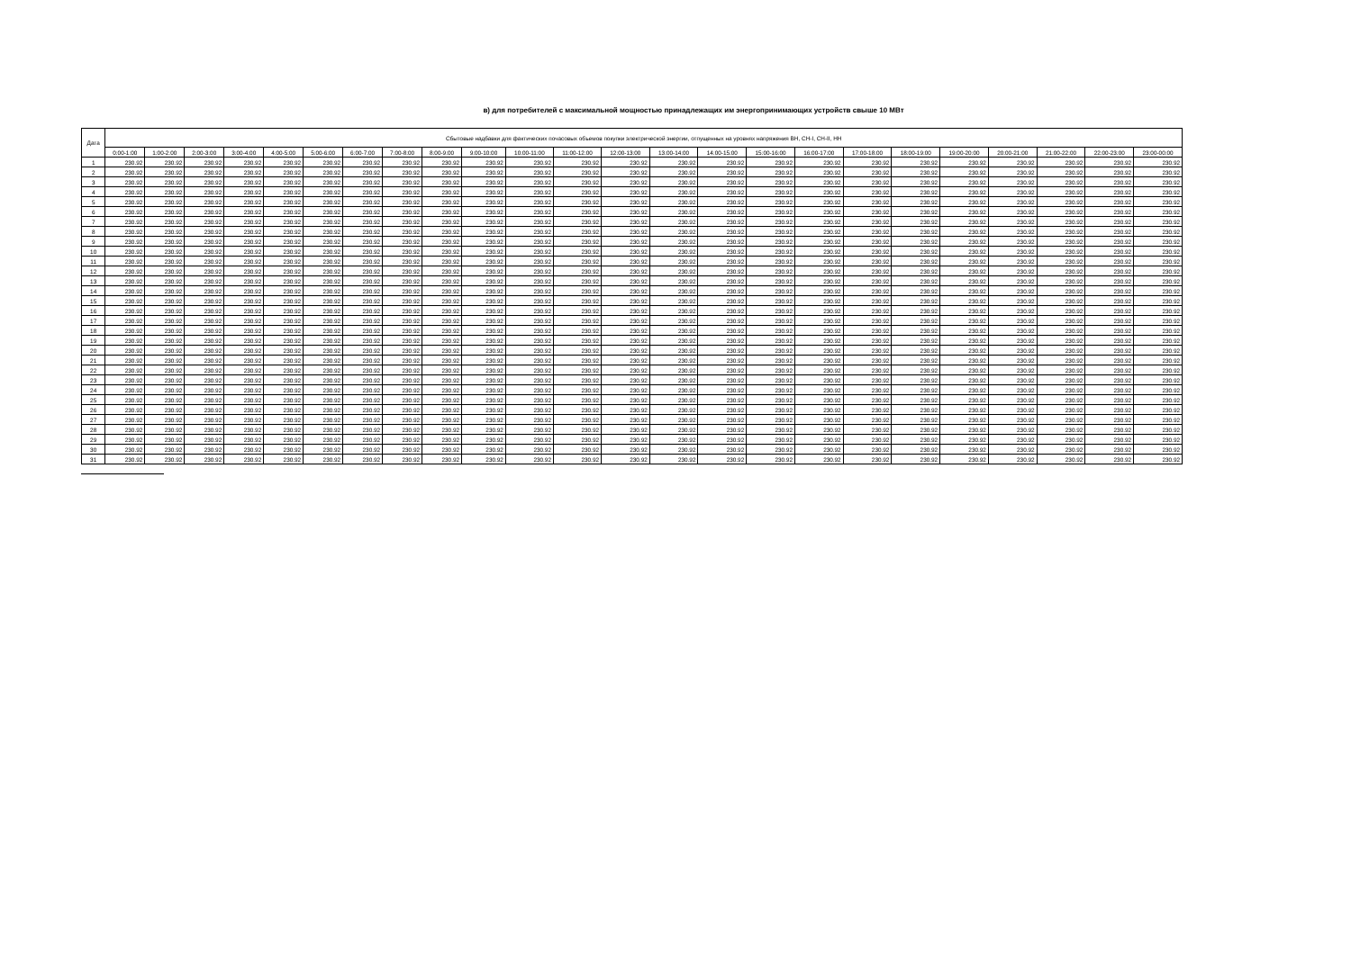в) для потребителей с максимальной мощностью принадлежащих им энергопринимающих устройств свыше 10 МВт
| Дата | Сбытовые надбавки для фактических почасовых объемов покупки электрической энергии, отпущенных на уровнях напряжения ВН, СН-I, СН-II, НН | | | | | | | | | | | | | | | | | | | | | | | |
| --- | --- | --- | --- | --- | --- | --- | --- | --- | --- | --- | --- | --- | --- | --- | --- | --- | --- | --- | --- | --- | --- | --- | --- | --- |
| | 0:00-1:00 | 1:00-2:00 | 2:00-3:00 | 3:00-4:00 | 4:00-5:00 | 5:00-6:00 | 6:00-7:00 | 7:00-8:00 | 8:00-9:00 | 9:00-10:00 | 10:00-11:00 | 11:00-12:00 | 12:00-13:00 | 13:00-14:00 | 14:00-15:00 | 15:00-16:00 | 16:00-17:00 | 17:00-18:00 | 18:00-19:00 | 19:00-20:00 | 20:00-21:00 | 21:00-22:00 | 22:00-23:00 | 23:00-00:00 |
| 1 | 230.92 | 230.92 | 230.92 | 230.92 | 230.92 | 230.92 | 230.92 | 230.92 | 230.92 | 230.92 | 230.92 | 230.92 | 230.92 | 230.92 | 230.92 | 230.92 | 230.92 | 230.92 | 230.92 | 230.92 | 230.92 | 230.92 | 230.92 | 230.92 |
| 2 | 230.92 | 230.92 | 230.92 | 230.92 | 230.92 | 230.92 | 230.92 | 230.92 | 230.92 | 230.92 | 230.92 | 230.92 | 230.92 | 230.92 | 230.92 | 230.92 | 230.92 | 230.92 | 230.92 | 230.92 | 230.92 | 230.92 | 230.92 | 230.92 |
| 3 | 230.92 | 230.92 | 230.92 | 230.92 | 230.92 | 230.92 | 230.92 | 230.92 | 230.92 | 230.92 | 230.92 | 230.92 | 230.92 | 230.92 | 230.92 | 230.92 | 230.92 | 230.92 | 230.92 | 230.92 | 230.92 | 230.92 | 230.92 | 230.92 |
| 4 | 230.92 | 230.92 | 230.92 | 230.92 | 230.92 | 230.92 | 230.92 | 230.92 | 230.92 | 230.92 | 230.92 | 230.92 | 230.92 | 230.92 | 230.92 | 230.92 | 230.92 | 230.92 | 230.92 | 230.92 | 230.92 | 230.92 | 230.92 | 230.92 |
| 5 | 230.92 | 230.92 | 230.92 | 230.92 | 230.92 | 230.92 | 230.92 | 230.92 | 230.92 | 230.92 | 230.92 | 230.92 | 230.92 | 230.92 | 230.92 | 230.92 | 230.92 | 230.92 | 230.92 | 230.92 | 230.92 | 230.92 | 230.92 | 230.92 |
| 6 | 230.92 | 230.92 | 230.92 | 230.92 | 230.92 | 230.92 | 230.92 | 230.92 | 230.92 | 230.92 | 230.92 | 230.92 | 230.92 | 230.92 | 230.92 | 230.92 | 230.92 | 230.92 | 230.92 | 230.92 | 230.92 | 230.92 | 230.92 | 230.92 |
| 7 | 230.92 | 230.92 | 230.92 | 230.92 | 230.92 | 230.92 | 230.92 | 230.92 | 230.92 | 230.92 | 230.92 | 230.92 | 230.92 | 230.92 | 230.92 | 230.92 | 230.92 | 230.92 | 230.92 | 230.92 | 230.92 | 230.92 | 230.92 | 230.92 |
| 8 | 230.92 | 230.92 | 230.92 | 230.92 | 230.92 | 230.92 | 230.92 | 230.92 | 230.92 | 230.92 | 230.92 | 230.92 | 230.92 | 230.92 | 230.92 | 230.92 | 230.92 | 230.92 | 230.92 | 230.92 | 230.92 | 230.92 | 230.92 | 230.92 |
| 9 | 230.92 | 230.92 | 230.92 | 230.92 | 230.92 | 230.92 | 230.92 | 230.92 | 230.92 | 230.92 | 230.92 | 230.92 | 230.92 | 230.92 | 230.92 | 230.92 | 230.92 | 230.92 | 230.92 | 230.92 | 230.92 | 230.92 | 230.92 | 230.92 |
| 10 | 230.92 | 230.92 | 230.92 | 230.92 | 230.92 | 230.92 | 230.92 | 230.92 | 230.92 | 230.92 | 230.92 | 230.92 | 230.92 | 230.92 | 230.92 | 230.92 | 230.92 | 230.92 | 230.92 | 230.92 | 230.92 | 230.92 | 230.92 | 230.92 |
| 11 | 230.92 | 230.92 | 230.92 | 230.92 | 230.92 | 230.92 | 230.92 | 230.92 | 230.92 | 230.92 | 230.92 | 230.92 | 230.92 | 230.92 | 230.92 | 230.92 | 230.92 | 230.92 | 230.92 | 230.92 | 230.92 | 230.92 | 230.92 | 230.92 |
| 12 | 230.92 | 230.92 | 230.92 | 230.92 | 230.92 | 230.92 | 230.92 | 230.92 | 230.92 | 230.92 | 230.92 | 230.92 | 230.92 | 230.92 | 230.92 | 230.92 | 230.92 | 230.92 | 230.92 | 230.92 | 230.92 | 230.92 | 230.92 | 230.92 |
| 13 | 230.92 | 230.92 | 230.92 | 230.92 | 230.92 | 230.92 | 230.92 | 230.92 | 230.92 | 230.92 | 230.92 | 230.92 | 230.92 | 230.92 | 230.92 | 230.92 | 230.92 | 230.92 | 230.92 | 230.92 | 230.92 | 230.92 | 230.92 | 230.92 |
| 14 | 230.92 | 230.92 | 230.92 | 230.92 | 230.92 | 230.92 | 230.92 | 230.92 | 230.92 | 230.92 | 230.92 | 230.92 | 230.92 | 230.92 | 230.92 | 230.92 | 230.92 | 230.92 | 230.92 | 230.92 | 230.92 | 230.92 | 230.92 | 230.92 |
| 15 | 230.92 | 230.92 | 230.92 | 230.92 | 230.92 | 230.92 | 230.92 | 230.92 | 230.92 | 230.92 | 230.92 | 230.92 | 230.92 | 230.92 | 230.92 | 230.92 | 230.92 | 230.92 | 230.92 | 230.92 | 230.92 | 230.92 | 230.92 | 230.92 |
| 16 | 230.92 | 230.92 | 230.92 | 230.92 | 230.92 | 230.92 | 230.92 | 230.92 | 230.92 | 230.92 | 230.92 | 230.92 | 230.92 | 230.92 | 230.92 | 230.92 | 230.92 | 230.92 | 230.92 | 230.92 | 230.92 | 230.92 | 230.92 | 230.92 |
| 17 | 230.92 | 230.92 | 230.92 | 230.92 | 230.92 | 230.92 | 230.92 | 230.92 | 230.92 | 230.92 | 230.92 | 230.92 | 230.92 | 230.92 | 230.92 | 230.92 | 230.92 | 230.92 | 230.92 | 230.92 | 230.92 | 230.92 | 230.92 | 230.92 |
| 18 | 230.92 | 230.92 | 230.92 | 230.92 | 230.92 | 230.92 | 230.92 | 230.92 | 230.92 | 230.92 | 230.92 | 230.92 | 230.92 | 230.92 | 230.92 | 230.92 | 230.92 | 230.92 | 230.92 | 230.92 | 230.92 | 230.92 | 230.92 | 230.92 |
| 19 | 230.92 | 230.92 | 230.92 | 230.92 | 230.92 | 230.92 | 230.92 | 230.92 | 230.92 | 230.92 | 230.92 | 230.92 | 230.92 | 230.92 | 230.92 | 230.92 | 230.92 | 230.92 | 230.92 | 230.92 | 230.92 | 230.92 | 230.92 | 230.92 |
| 20 | 230.92 | 230.92 | 230.92 | 230.92 | 230.92 | 230.92 | 230.92 | 230.92 | 230.92 | 230.92 | 230.92 | 230.92 | 230.92 | 230.92 | 230.92 | 230.92 | 230.92 | 230.92 | 230.92 | 230.92 | 230.92 | 230.92 | 230.92 | 230.92 |
| 21 | 230.92 | 230.92 | 230.92 | 230.92 | 230.92 | 230.92 | 230.92 | 230.92 | 230.92 | 230.92 | 230.92 | 230.92 | 230.92 | 230.92 | 230.92 | 230.92 | 230.92 | 230.92 | 230.92 | 230.92 | 230.92 | 230.92 | 230.92 | 230.92 |
| 22 | 230.92 | 230.92 | 230.92 | 230.92 | 230.92 | 230.92 | 230.92 | 230.92 | 230.92 | 230.92 | 230.92 | 230.92 | 230.92 | 230.92 | 230.92 | 230.92 | 230.92 | 230.92 | 230.92 | 230.92 | 230.92 | 230.92 | 230.92 | 230.92 |
| 23 | 230.92 | 230.92 | 230.92 | 230.92 | 230.92 | 230.92 | 230.92 | 230.92 | 230.92 | 230.92 | 230.92 | 230.92 | 230.92 | 230.92 | 230.92 | 230.92 | 230.92 | 230.92 | 230.92 | 230.92 | 230.92 | 230.92 | 230.92 | 230.92 |
| 24 | 230.92 | 230.92 | 230.92 | 230.92 | 230.92 | 230.92 | 230.92 | 230.92 | 230.92 | 230.92 | 230.92 | 230.92 | 230.92 | 230.92 | 230.92 | 230.92 | 230.92 | 230.92 | 230.92 | 230.92 | 230.92 | 230.92 | 230.92 | 230.92 |
| 25 | 230.92 | 230.92 | 230.92 | 230.92 | 230.92 | 230.92 | 230.92 | 230.92 | 230.92 | 230.92 | 230.92 | 230.92 | 230.92 | 230.92 | 230.92 | 230.92 | 230.92 | 230.92 | 230.92 | 230.92 | 230.92 | 230.92 | 230.92 | 230.92 |
| 26 | 230.92 | 230.92 | 230.92 | 230.92 | 230.92 | 230.92 | 230.92 | 230.92 | 230.92 | 230.92 | 230.92 | 230.92 | 230.92 | 230.92 | 230.92 | 230.92 | 230.92 | 230.92 | 230.92 | 230.92 | 230.92 | 230.92 | 230.92 | 230.92 |
| 27 | 230.92 | 230.92 | 230.92 | 230.92 | 230.92 | 230.92 | 230.92 | 230.92 | 230.92 | 230.92 | 230.92 | 230.92 | 230.92 | 230.92 | 230.92 | 230.92 | 230.92 | 230.92 | 230.92 | 230.92 | 230.92 | 230.92 | 230.92 | 230.92 |
| 28 | 230.92 | 230.92 | 230.92 | 230.92 | 230.92 | 230.92 | 230.92 | 230.92 | 230.92 | 230.92 | 230.92 | 230.92 | 230.92 | 230.92 | 230.92 | 230.92 | 230.92 | 230.92 | 230.92 | 230.92 | 230.92 | 230.92 | 230.92 | 230.92 |
| 29 | 230.92 | 230.92 | 230.92 | 230.92 | 230.92 | 230.92 | 230.92 | 230.92 | 230.92 | 230.92 | 230.92 | 230.92 | 230.92 | 230.92 | 230.92 | 230.92 | 230.92 | 230.92 | 230.92 | 230.92 | 230.92 | 230.92 | 230.92 | 230.92 |
| 30 | 230.92 | 230.92 | 230.92 | 230.92 | 230.92 | 230.92 | 230.92 | 230.92 | 230.92 | 230.92 | 230.92 | 230.92 | 230.92 | 230.92 | 230.92 | 230.92 | 230.92 | 230.92 | 230.92 | 230.92 | 230.92 | 230.92 | 230.92 | 230.92 |
| 31 | 230.92 | 230.92 | 230.92 | 230.92 | 230.92 | 230.92 | 230.92 | 230.92 | 230.92 | 230.92 | 230.92 | 230.92 | 230.92 | 230.92 | 230.92 | 230.92 | 230.92 | 230.92 | 230.92 | 230.92 | 230.92 | 230.92 | 230.92 | 230.92 |